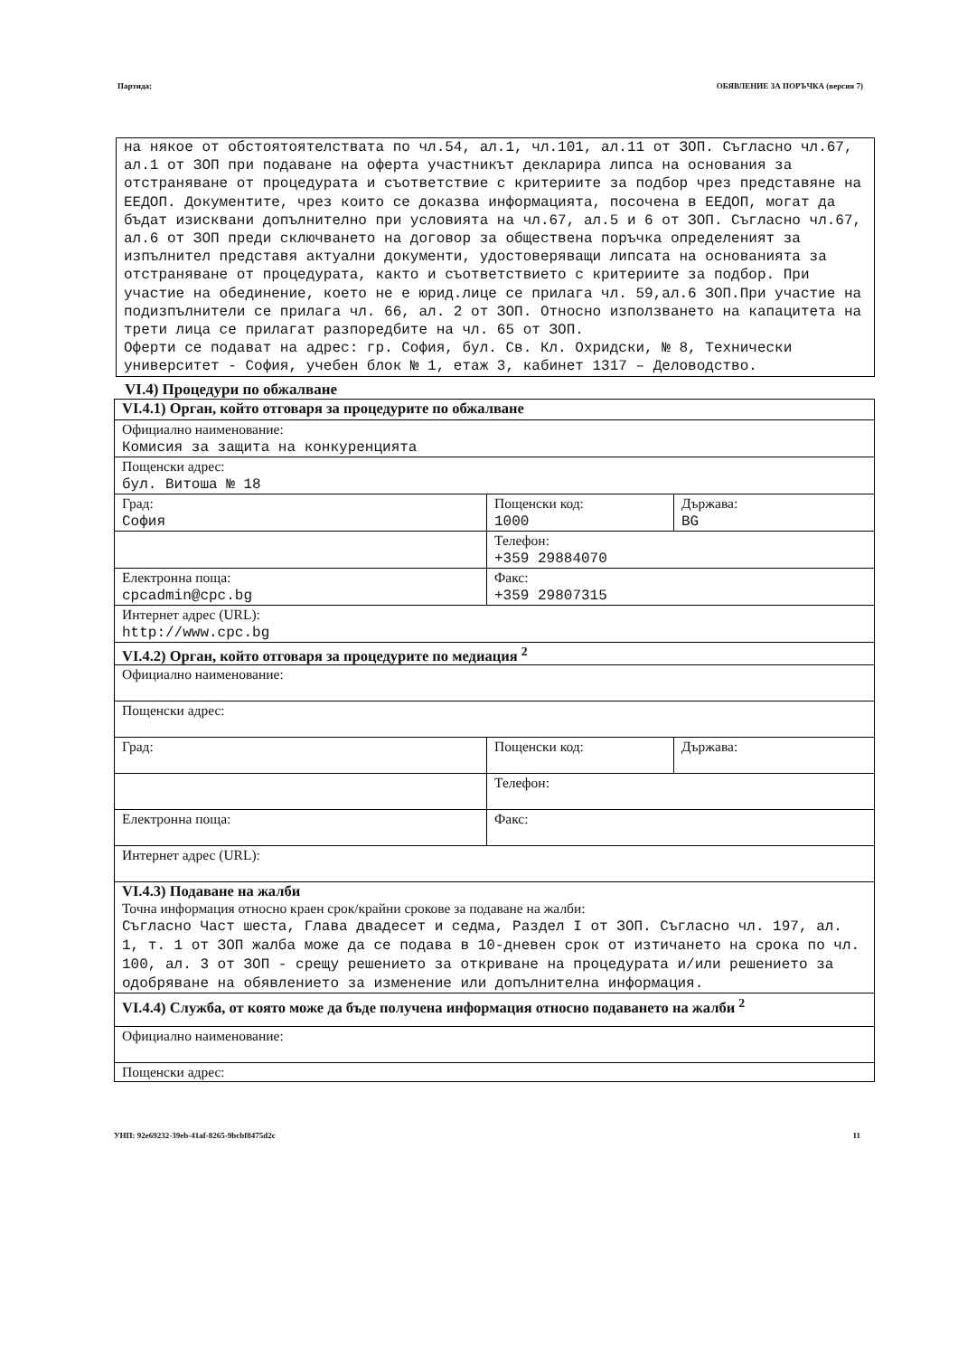Партида: ОБЯВЛЕНИЕ ЗА ПОРЪЧКА (версия 7)
на някое от обстоятоятелствата по чл.54, ал.1, чл.101, ал.11 от ЗОП. Съгласно чл.67, ал.1 от ЗОП при подаване на оферта участникът декларира липса на основания за отстраняване от процедурата и съответствие с критериите за подбор чрез представяне на ЕЕДОП. Документите, чрез които се доказва информацията, посочена в ЕЕДОП, могат да бъдат изисквани допълнително при условията на чл.67, ал.5 и 6 от ЗОП. Съгласно чл.67, ал.6 от ЗОП преди сключването на договор за обществена поръчка определеният за изпълнител представя актуални документи, удостоверяващи липсата на основанията за отстраняване от процедурата, както и съответствието с критериите за подбор. При участие на обединение, което не е юрид.лице се прилага чл. 59,ал.6 ЗОП.При участие на подизпълнители се прилага чл. 66, ал. 2 от ЗОП. Относно използването на капацитета на трети лица се прилагат разпоредбите на чл. 65 от ЗОП.
Оферти се подават на адрес: гр. София, бул. Св. Кл. Охридски, № 8, Технически университет - София, учебен блок № 1, етаж 3, кабинет 1317 – Деловодство.
VI.4) Процедури по обжалване
| VI.4.1) Орган, който отговаря за процедурите по обжалване | | |
| Официално наименование: Комисия за защита на конкуренцията | | |
| Пощенски адрес: бул. Витоша № 18 | | |
| Град: София | Пощенски код: 1000 | Държава: BG |
| | Телефон: +359 29884070 | |
| Електронна поща: cpcadmin@cpc.bg | Факс: +359 29807315 | |
| Интернет адрес (URL): http://www.cpc.bg | | |
| VI.4.2) Орган, който отговаря за процедурите по медиация <sup>2</sup> | | |
| Официално наименование: | | |
| Пощенски адрес: | | |
| Град: | Пощенски код: | Държава: |
| | Телефон: | |
| Електронна поща: | Факс: | |
| Интернет адрес (URL): | | |
| VI.4.3) Подаване на жалби Точна информация относно краен срок/крайни срокове за подаване на жалби: Съгласно Част шеста, Глава двадесет и седма, Раздел I от ЗОП. Съгласно чл. 197, ал. 1, т. 1 от ЗОП жалба може да се подава в 10-дневен срок от изтичането на срока по чл. 100, ал. 3 от ЗОП - срещу решението за откриване на процедурата и/или решението за одобряване на обявлението за изменение или допълнителна информация. | | |
| VI.4.4) Служба, от която може да бъде получена информация относно подаването на жалби <sup>2</sup> | | |
| Официално наименование: | | |
| Пощенски адрес: | | |
УНП: 92e69232-39eb-41af-8265-9bcbf8475d2c 11